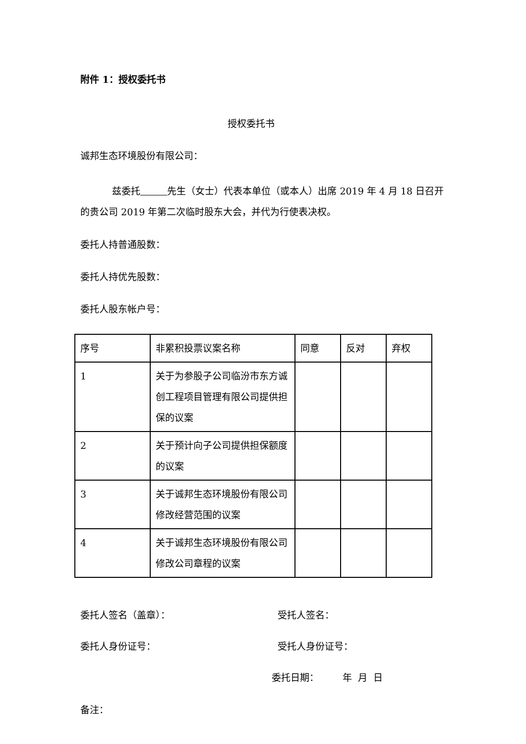附件 1：授权委托书
授权委托书
诚邦生态环境股份有限公司：
兹委托 先生（女士）代表本单位（或本人）出席 2019 年 4 月 18 日召开的贵公司 2019 年第二次临时股东大会，并代为行使表决权。
委托人持普通股数：
委托人持优先股数：
委托人股东帐户号：
| 序号 | 非累积投票议案名称 | 同意 | 反对 | 弃权 |
| 1 | 关于为参股子公司临汾市东方诚创工程项目管理有限公司提供担保的议案 | | | |
| 2 | 关于预计向子公司提供担保额度的议案 | | | |
| 3 | 关于诚邦生态环境股份有限公司修改经营范围的议案 | | | |
| 4 | 关于诚邦生态环境股份有限公司修改公司章程的议案 | | | |
委托人签名（盖章）： 受托人签名：
委托人身份证号： 受托人身份证号：
委托日期： 年 月 日
备注：